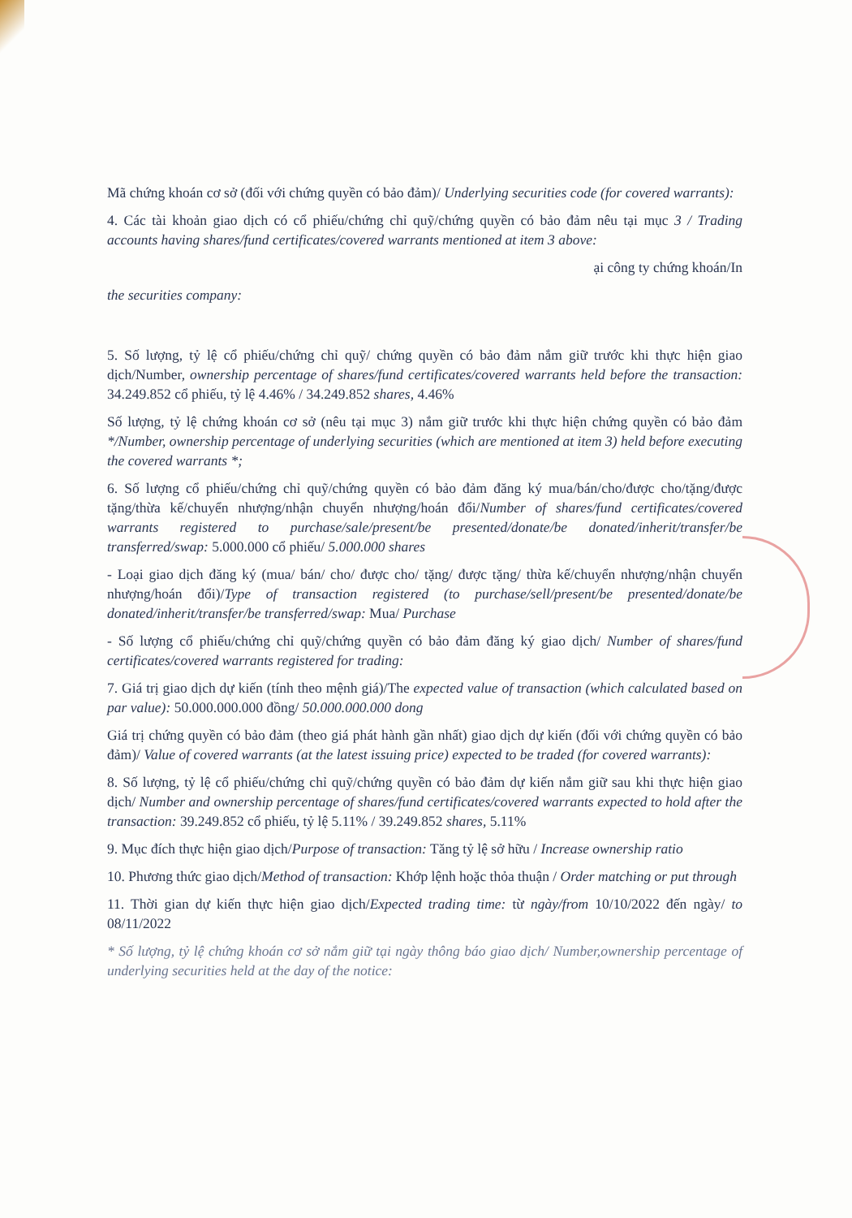Mã chứng khoán cơ sở (đối với chứng quyền có bảo đảm)/ Underlying securities code (for covered warrants):
4. Các tài khoản giao dịch có cổ phiếu/chứng chỉ quỹ/chứng quyền có bảo đảm nêu tại mục 3 / Trading accounts having shares/fund certificates/covered warrants mentioned at item 3 above:
ại công ty chứng khoán/In
the securities company:
5. Số lượng, tỷ lệ cổ phiếu/chứng chỉ quỹ/ chứng quyền có bảo đảm nắm giữ trước khi thực hiện giao dịch/Number, ownership percentage of shares/fund certificates/covered warrants held before the transaction: 34.249.852 cổ phiếu, tỷ lệ 4.46% / 34.249.852 shares, 4.46%
Số lượng, tỷ lệ chứng khoán cơ sở (nêu tại mục 3) nắm giữ trước khi thực hiện chứng quyền có bảo đảm */Number, ownership percentage of underlying securities (which are mentioned at item 3) held before executing the covered warrants *;
6. Số lượng cổ phiếu/chứng chỉ quỹ/chứng quyền có bảo đảm đăng ký mua/bán/cho/được cho/tặng/được tặng/thừa kế/chuyển nhượng/nhận chuyển nhượng/hoán đổi/Number of shares/fund certificates/covered warrants registered to purchase/sale/present/be presented/donate/be donated/inherit/transfer/be transferred/swap: 5.000.000 cổ phiếu/ 5.000.000 shares
- Loại giao dịch đăng ký (mua/ bán/ cho/ được cho/ tặng/ được tặng/ thừa kế/chuyển nhượng/nhận chuyển nhượng/hoán đổi)/Type of transaction registered (to purchase/sell/present/be presented/donate/be donated/inherit/transfer/be transferred/swap: Mua/ Purchase
- Số lượng cổ phiếu/chứng chỉ quỹ/chứng quyền có bảo đảm đăng ký giao dịch/ Number of shares/fund certificates/covered warrants registered for trading:
7. Giá trị giao dịch dự kiến (tính theo mệnh giá)/The expected value of transaction (which calculated based on par value): 50.000.000.000 đồng/ 50.000.000.000 dong
Giá trị chứng quyền có bảo đảm (theo giá phát hành gần nhất) giao dịch dự kiến (đối với chứng quyền có bảo đảm)/ Value of covered warrants (at the latest issuing price) expected to be traded (for covered warrants):
8. Số lượng, tỷ lệ cổ phiếu/chứng chỉ quỹ/chứng quyền có bảo đảm dự kiến nắm giữ sau khi thực hiện giao dịch/ Number and ownership percentage of shares/fund certificates/covered warrants expected to hold after the transaction: 39.249.852 cổ phiếu, tỷ lệ 5.11% / 39.249.852 shares, 5.11%
9. Mục đích thực hiện giao dịch/Purpose of transaction: Tăng tỷ lệ sở hữu / Increase ownership ratio
10. Phương thức giao dịch/Method of transaction: Khớp lệnh hoặc thỏa thuận / Order matching or put through
11. Thời gian dự kiến thực hiện giao dịch/Expected trading time: từ ngày/from 10/10/2022 đến ngày/ to 08/11/2022
* Số lượng, tỷ lệ chứng khoán cơ sở nắm giữ tại ngày thông báo giao dịch/ Number,ownership percentage of underlying securities held at the day of the notice: